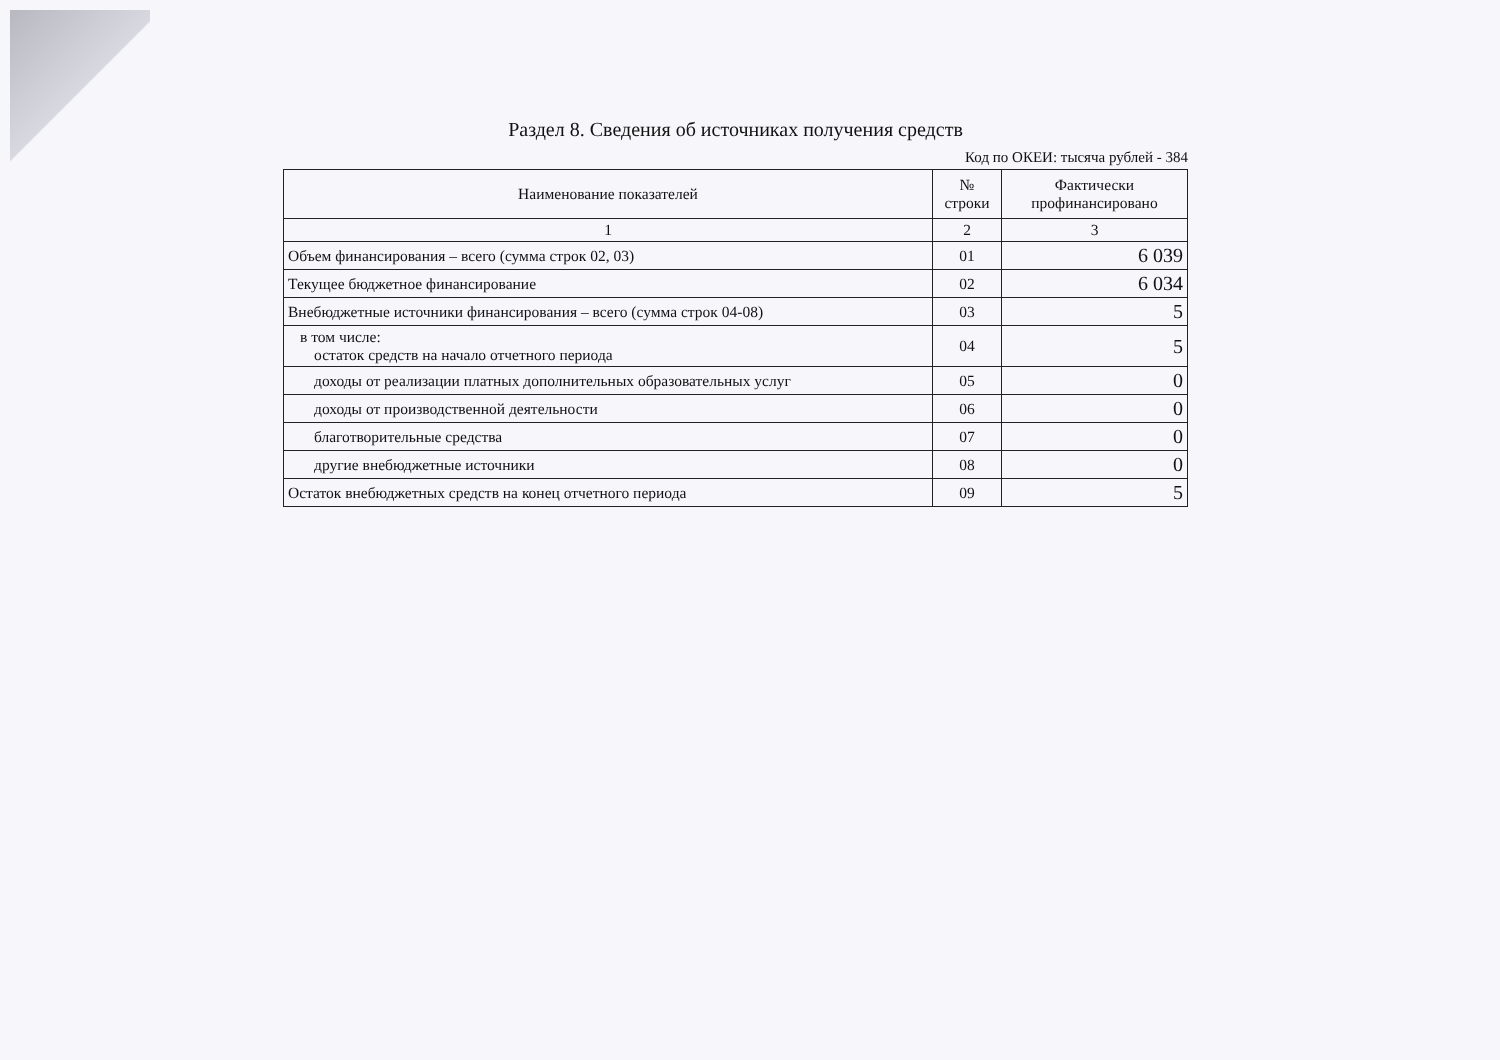Раздел 8. Сведения об источниках получения средств
Код по ОКЕИ: тысяча рублей - 384
| Наименование показателей | № строки | Фактически профинансировано |
| --- | --- | --- |
| 1 | 2 | 3 |
| Объем финансирования – всего (сумма строк 02, 03) | 01 | 6 039 |
| Текущее бюджетное финансирование | 02 | 6 034 |
| Внебюджетные источники финансирования – всего (сумма строк 04-08) | 03 | 5 |
| в том числе: остаток средств на начало отчетного периода | 04 | 5 |
| доходы от реализации платных дополнительных образовательных услуг | 05 | 0 |
| доходы от производственной деятельности | 06 | 0 |
| благотворительные средства | 07 | 0 |
| другие внебюджетные источники | 08 | 0 |
| Остаток внебюджетных средств на конец отчетного периода | 09 | 5 |